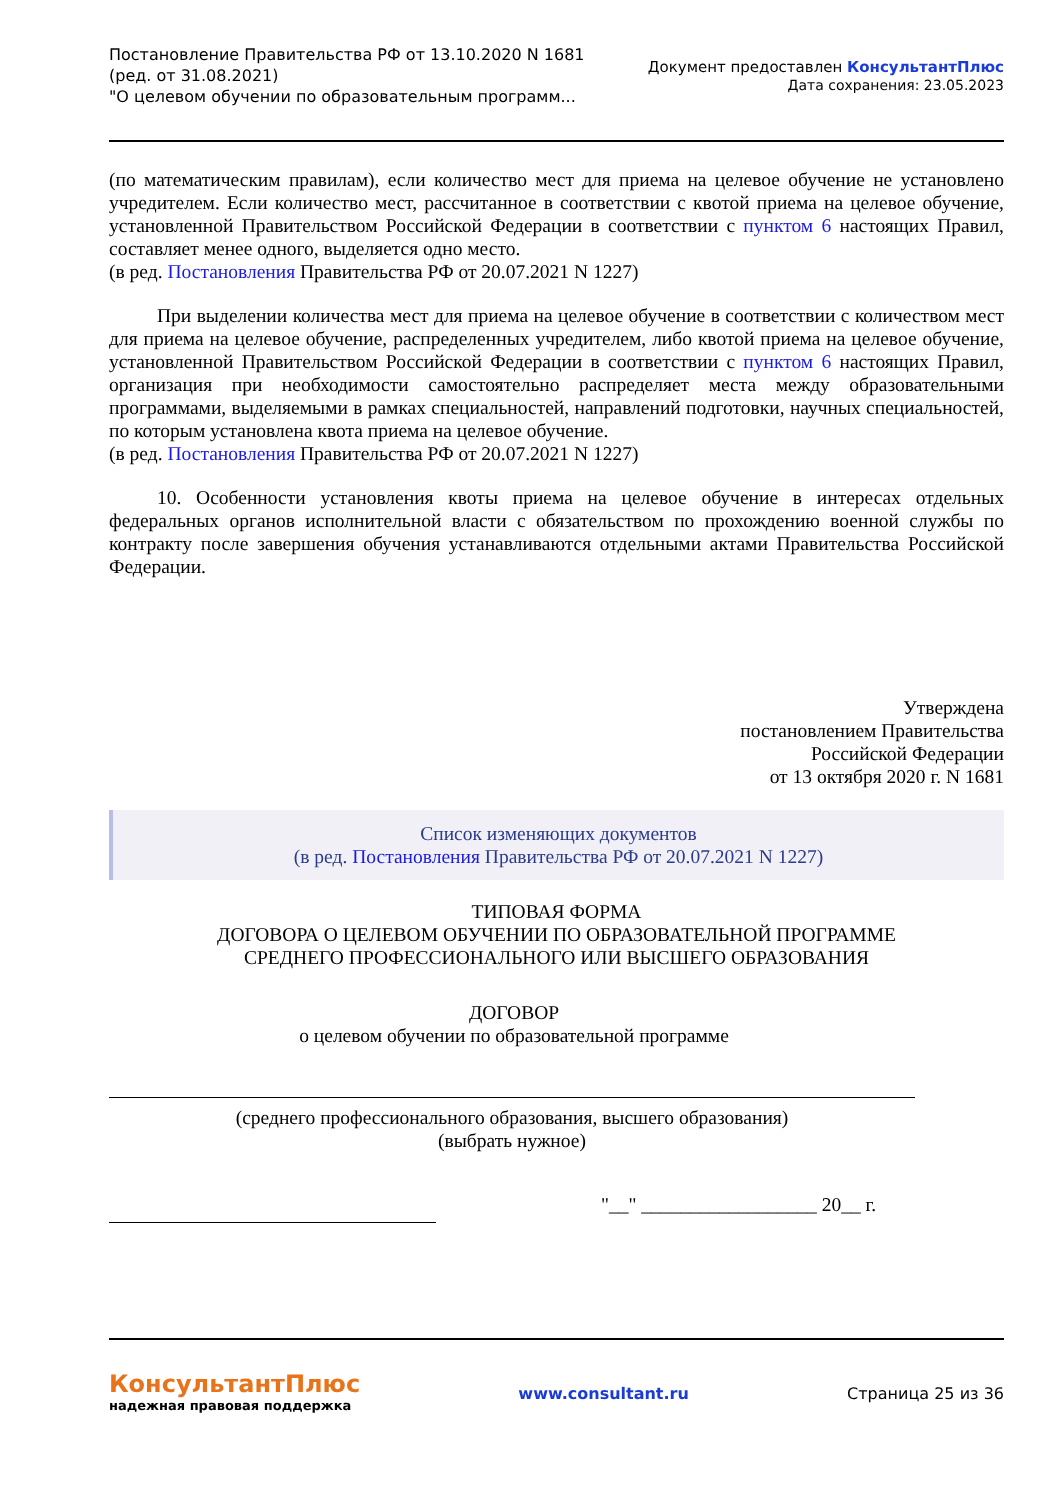Постановление Правительства РФ от 13.10.2020 N 1681
(ред. от 31.08.2021)
"О целевом обучении по образовательным программ...
Документ предоставлен КонсультантПлюс
Дата сохранения: 23.05.2023
(по математическим правилам), если количество мест для приема на целевое обучение не установлено учредителем. Если количество мест, рассчитанное в соответствии с квотой приема на целевое обучение, установленной Правительством Российской Федерации в соответствии с пунктом 6 настоящих Правил, составляет менее одного, выделяется одно место.
(в ред. Постановления Правительства РФ от 20.07.2021 N 1227)
При выделении количества мест для приема на целевое обучение в соответствии с количеством мест для приема на целевое обучение, распределенных учредителем, либо квотой приема на целевое обучение, установленной Правительством Российской Федерации в соответствии с пунктом 6 настоящих Правил, организация при необходимости самостоятельно распределяет места между образовательными программами, выделяемыми в рамках специальностей, направлений подготовки, научных специальностей, по которым установлена квота приема на целевое обучение.
(в ред. Постановления Правительства РФ от 20.07.2021 N 1227)
10. Особенности установления квоты приема на целевое обучение в интересах отдельных федеральных органов исполнительной власти с обязательством по прохождению военной службы по контракту после завершения обучения устанавливаются отдельными актами Правительства Российской Федерации.
Утверждена
постановлением Правительства
Российской Федерации
от 13 октября 2020 г. N 1681
Список изменяющих документов
(в ред. Постановления Правительства РФ от 20.07.2021 N 1227)
ТИПОВАЯ ФОРМА
ДОГОВОРА О ЦЕЛЕВОМ ОБУЧЕНИИ ПО ОБРАЗОВАТЕЛЬНОЙ ПРОГРАММЕ
СРЕДНЕГО ПРОФЕССИОНАЛЬНОГО ИЛИ ВЫСШЕГО ОБРАЗОВАНИЯ
ДОГОВОР
о целевом обучении по образовательной программе
(среднего профессионального образования, высшего образования)
(выбрать нужное)
"__" __________________ 20__ г.
КонсультантПлюс
надежная правовая поддержка
www.consultant.ru Страница 25 из 36